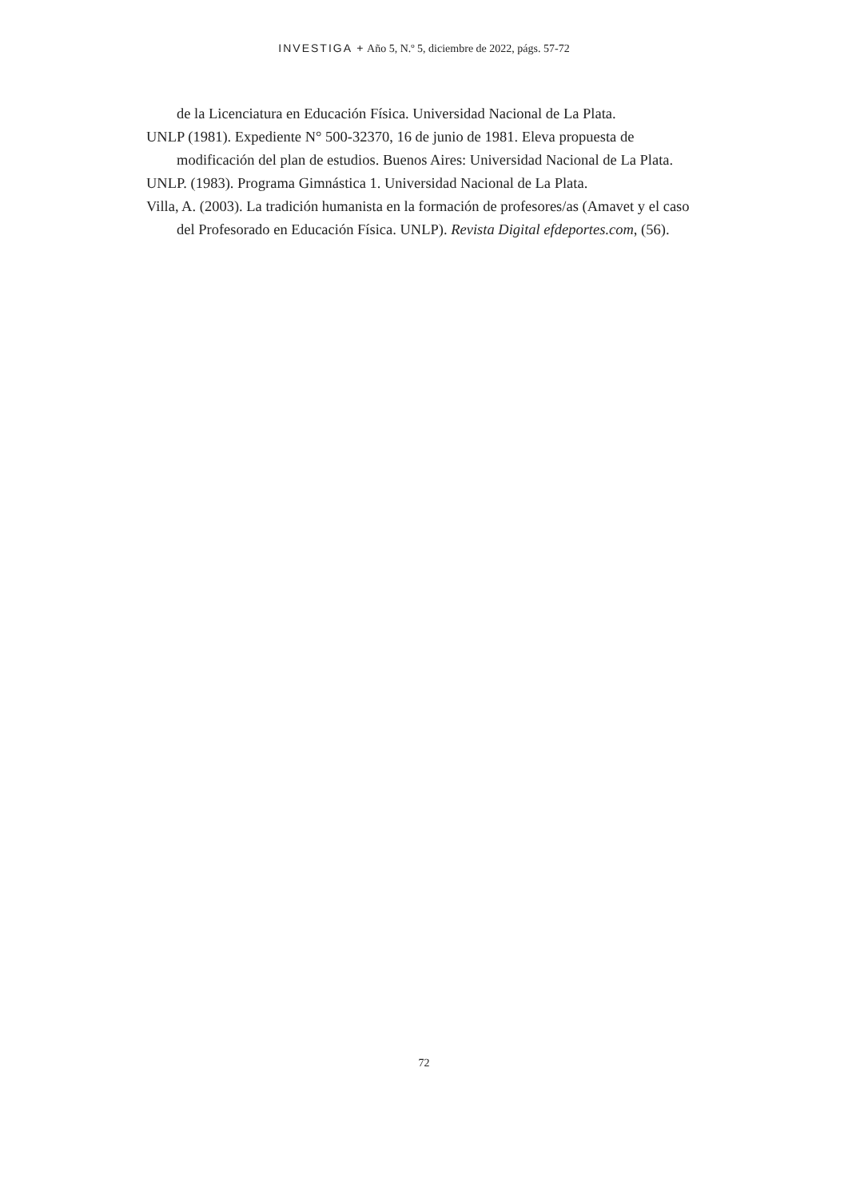INVESTIGA + Año 5, N.º 5, diciembre de 2022, págs. 57-72
de la Licenciatura en Educación Física. Universidad Nacional de La Plata.
UNLP (1981). Expediente N° 500-32370, 16 de junio de 1981. Eleva propuesta de modificación del plan de estudios. Buenos Aires: Universidad Nacional de La Plata.
UNLP. (1983). Programa Gimnástica 1. Universidad Nacional de La Plata.
Villa, A. (2003). La tradición humanista en la formación de profesores/as (Amavet y el caso del Profesorado en Educación Física. UNLP). Revista Digital efdeportes.com, (56).
72